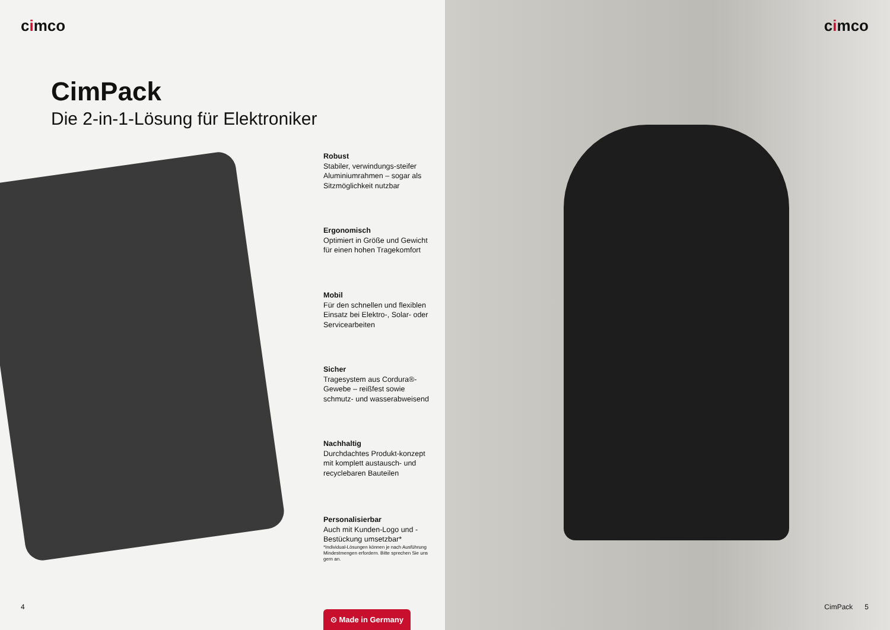cimco
CimPack
Die 2-in-1-Lösung für Elektroniker
Robust
Stabiler, verwindungs-steifer Aluminiumrahmen – sogar als Sitzmöglichkeit nutzbar
Ergonomisch
Optimiert in Größe und Gewicht für einen hohen Tragekomfort
Mobil
Für den schnellen und flexiblen Einsatz bei Elektro-, Solar- oder Servicearbeiten
Sicher
Tragesystem aus Cordura®-Gewebe – reißfest sowie schmutz- und wasserabweisend
Nachhaltig
Durchdachtes Produkt-konzept mit komplett austausch- und recyclebaren Bauteilen
Personalisierbar
Auch mit Kunden-Logo und -Bestückung umsetzbar*
*Individual-Lösungen können je nach Ausführung Mindestmengen erfordern. Bitte sprechen Sie uns gern an.
4
⊙ Made in Germany
cimco
CimPack 5